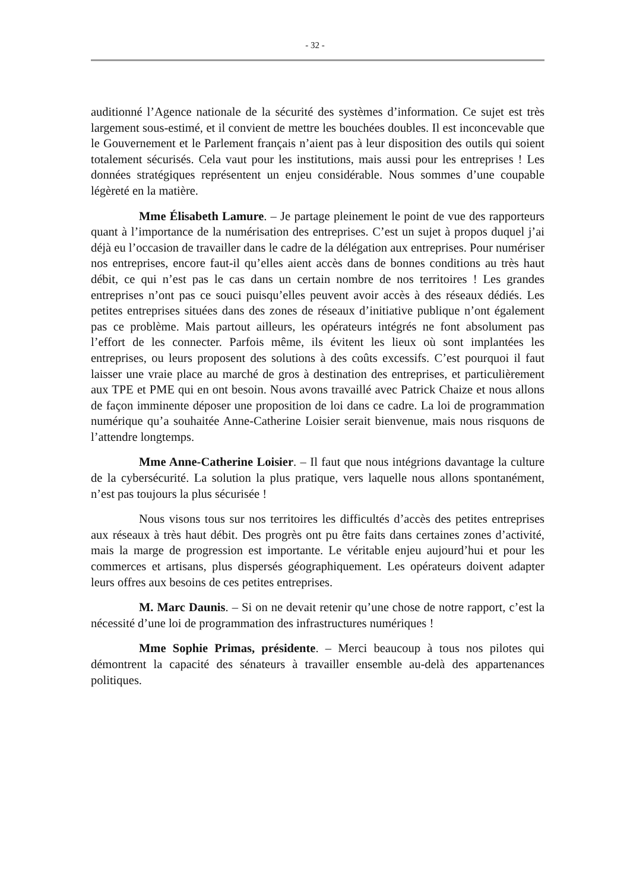- 32 -
auditionné l’Agence nationale de la sécurité des systèmes d’information. Ce sujet est très largement sous-estimé, et il convient de mettre les bouchées doubles. Il est inconcevable que le Gouvernement et le Parlement français n’aient pas à leur disposition des outils qui soient totalement sécurisés. Cela vaut pour les institutions, mais aussi pour les entreprises ! Les données stratégiques représentent un enjeu considérable. Nous sommes d’une coupable légèreté en la matière.
Mme Élisabeth Lamure. – Je partage pleinement le point de vue des rapporteurs quant à l’importance de la numérisation des entreprises. C’est un sujet à propos duquel j’ai déjà eu l’occasion de travailler dans le cadre de la délégation aux entreprises. Pour numériser nos entreprises, encore faut-il qu’elles aient accès dans de bonnes conditions au très haut débit, ce qui n’est pas le cas dans un certain nombre de nos territoires ! Les grandes entreprises n’ont pas ce souci puisqu’elles peuvent avoir accès à des réseaux dédiés. Les petites entreprises situées dans des zones de réseaux d’initiative publique n’ont également pas ce problème. Mais partout ailleurs, les opérateurs intégrés ne font absolument pas l’effort de les connecter. Parfois même, ils évitent les lieux où sont implantées les entreprises, ou leurs proposent des solutions à des coûts excessifs. C’est pourquoi il faut laisser une vraie place au marché de gros à destination des entreprises, et particulièrement aux TPE et PME qui en ont besoin. Nous avons travaillé avec Patrick Chaize et nous allons de façon imminente déposer une proposition de loi dans ce cadre. La loi de programmation numérique qu’a souhaitée Anne-Catherine Loisier serait bienvenue, mais nous risquons de l’attendre longtemps.
Mme Anne-Catherine Loisier. – Il faut que nous intégrions davantage la culture de la cybersécurité. La solution la plus pratique, vers laquelle nous allons spontanément, n’est pas toujours la plus sécurisée !
Nous visons tous sur nos territoires les difficultés d’accès des petites entreprises aux réseaux à très haut débit. Des progrès ont pu être faits dans certaines zones d’activité, mais la marge de progression est importante. Le véritable enjeu aujourd’hui et pour les commerces et artisans, plus dispersés géographiquement. Les opérateurs doivent adapter leurs offres aux besoins de ces petites entreprises.
M. Marc Daunis. – Si on ne devait retenir qu’une chose de notre rapport, c’est la nécessité d’une loi de programmation des infrastructures numériques !
Mme Sophie Primas, présidente. – Merci beaucoup à tous nos pilotes qui démontrent la capacité des sénateurs à travailler ensemble au-delà des appartenances politiques.